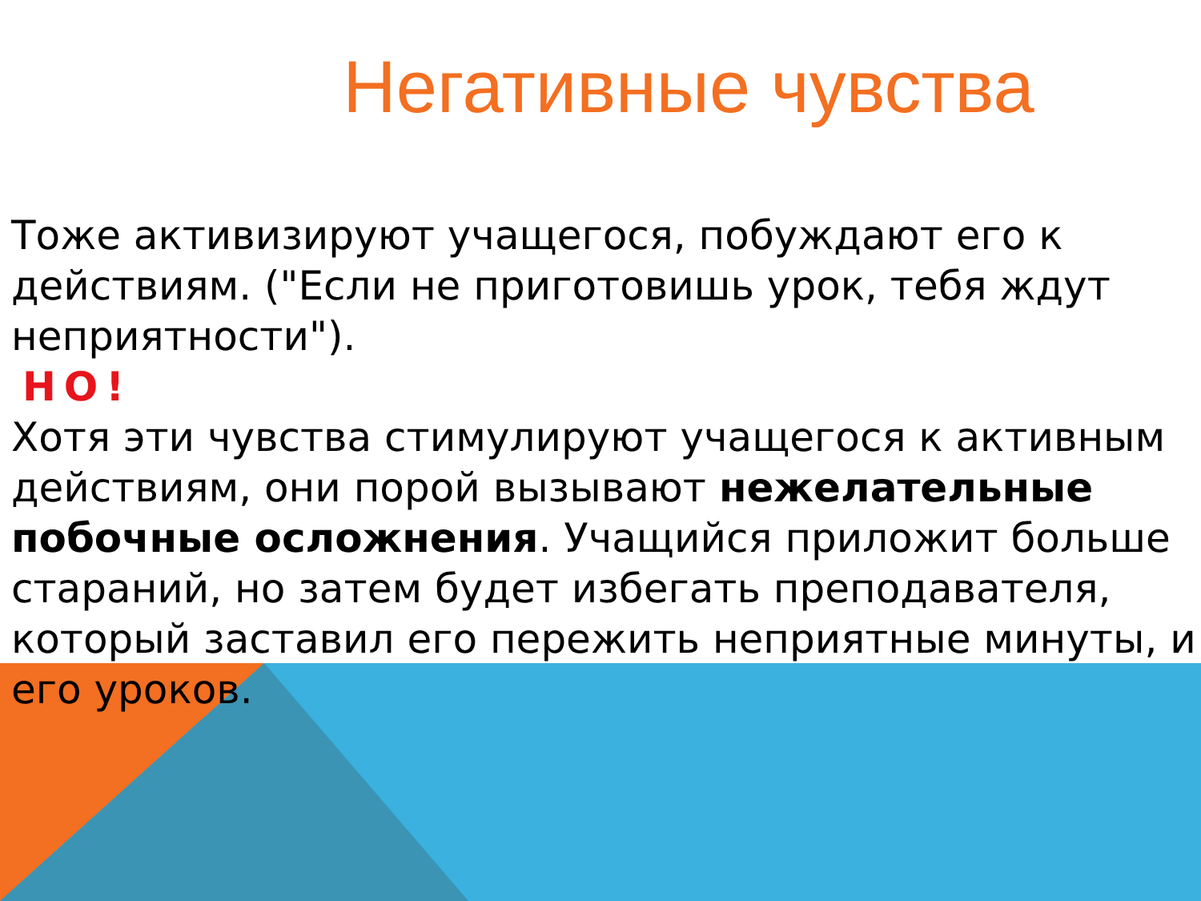Негативные чувства
Тоже активизируют учащегося, побуждают его к действиям. ("Если не приготовишь урок, тебя ждут неприятности").
НО!
Хотя эти чувства стимулируют учащегося к активным действиям, они порой вызывают нежелательные побочные осложнения. Учащийся приложит больше стараний, но затем будет избегать преподавателя, который заставил его пережить неприятные минуты, и его уроков.